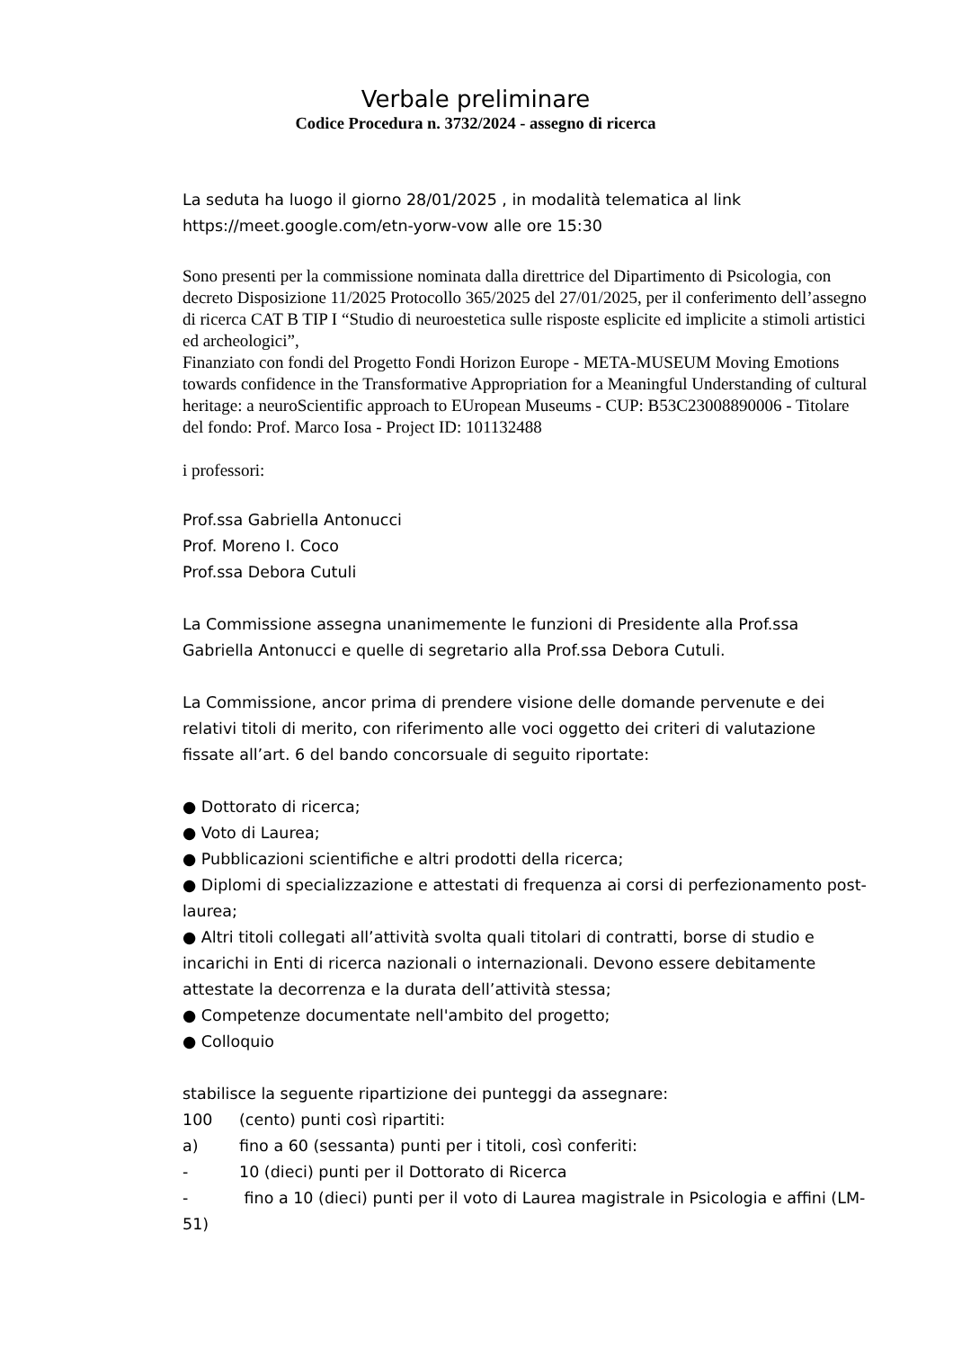Verbale preliminare
Codice Procedura n. 3732/2024 - assegno di ricerca
La seduta ha luogo il giorno 28/01/2025 , in modalità telematica al link https://meet.google.com/etn-yorw-vow alle ore 15:30
Sono presenti per la commissione nominata dalla direttrice del Dipartimento di Psicologia, con decreto Disposizione 11/2025 Protocollo 365/2025 del 27/01/2025, per il conferimento dell’assegno di ricerca CAT B TIP I “Studio di neuroestetica sulle risposte esplicite ed implicite a stimoli artistici ed archeologici”,
Finanziato con fondi del Progetto Fondi Horizon Europe - META-MUSEUM Moving Emotions towards confidence in the Transformative Appropriation for a Meaningful Understanding of cultural heritage: a neuroScientific approach to EUropean Museums - CUP: B53C23008890006 - Titolare del fondo: Prof. Marco Iosa - Project ID: 101132488
i professori:
Prof.ssa Gabriella Antonucci
Prof. Moreno I. Coco
Prof.ssa Debora Cutuli
La Commissione assegna unanimemente le funzioni di Presidente alla Prof.ssa Gabriella Antonucci e quelle di segretario alla Prof.ssa Debora Cutuli.
La Commissione, ancor prima di prendere visione delle domande pervenute e dei relativi titoli di merito, con riferimento alle voci oggetto dei criteri di valutazione fissate all’art. 6 del bando concorsuale di seguito riportate:
● Dottorato di ricerca;
● Voto di Laurea;
● Pubblicazioni scientifiche e altri prodotti della ricerca;
● Diplomi di specializzazione e attestati di frequenza ai corsi di perfezionamento post-laurea;
● Altri titoli collegati all’attività svolta quali titolari di contratti, borse di studio e incarichi in Enti di ricerca nazionali o internazionali. Devono essere debitamente attestate la decorrenza e la durata dell’attività stessa;
● Competenze documentate nell'ambito del progetto;
● Colloquio
stabilisce la seguente ripartizione dei punteggi da assegnare:
100 (cento) punti così ripartiti:
a) fino a 60 (sessanta) punti per i titoli, così conferiti:
- 10 (dieci) punti per il Dottorato di Ricerca
- fino a 10 (dieci) punti per il voto di Laurea magistrale in Psicologia e affini (LM-51)